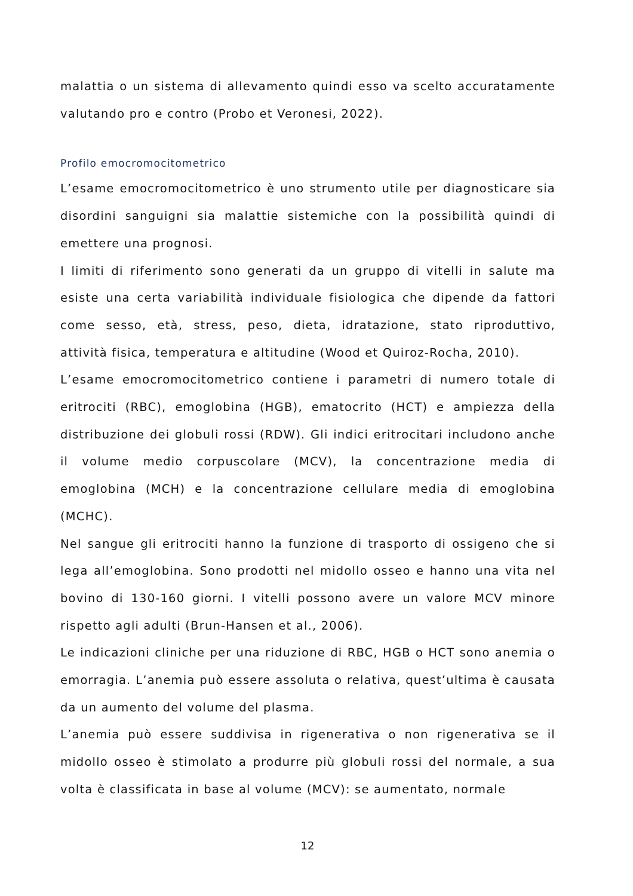malattia o un sistema di allevamento quindi esso va scelto accuratamente valutando pro e contro (Probo et Veronesi, 2022).
Profilo emocromocitometrico
L’esame emocromocitometrico è uno strumento utile per diagnosticare sia disordini sanguigni sia malattie sistemiche con la possibilità quindi di emettere una prognosi.
I limiti di riferimento sono generati da un gruppo di vitelli in salute ma esiste una certa variabilità individuale fisiologica che dipende da fattori come sesso, età, stress, peso, dieta, idratazione, stato riproduttivo, attività fisica, temperatura e altitudine (Wood et Quiroz-Rocha, 2010).
L’esame emocromocitometrico contiene i parametri di numero totale di eritrociti (RBC), emoglobina (HGB), ematocrito (HCT) e ampiezza della distribuzione dei globuli rossi (RDW). Gli indici eritrocitari includono anche il volume medio corpuscolare (MCV), la concentrazione media di emoglobina (MCH) e la concentrazione cellulare media di emoglobina (MCHC).
Nel sangue gli eritrociti hanno la funzione di trasporto di ossigeno che si lega all’emoglobina. Sono prodotti nel midollo osseo e hanno una vita nel bovino di 130-160 giorni. I vitelli possono avere un valore MCV minore rispetto agli adulti (Brun-Hansen et al., 2006).
Le indicazioni cliniche per una riduzione di RBC, HGB o HCT sono anemia o emorragia. L’anemia può essere assoluta o relativa, quest’ultima è causata da un aumento del volume del plasma.
L’anemia può essere suddivisa in rigenerativa o non rigenerativa se il midollo osseo è stimolato a produrre più globuli rossi del normale, a sua volta è classificata in base al volume (MCV): se aumentato, normale
12